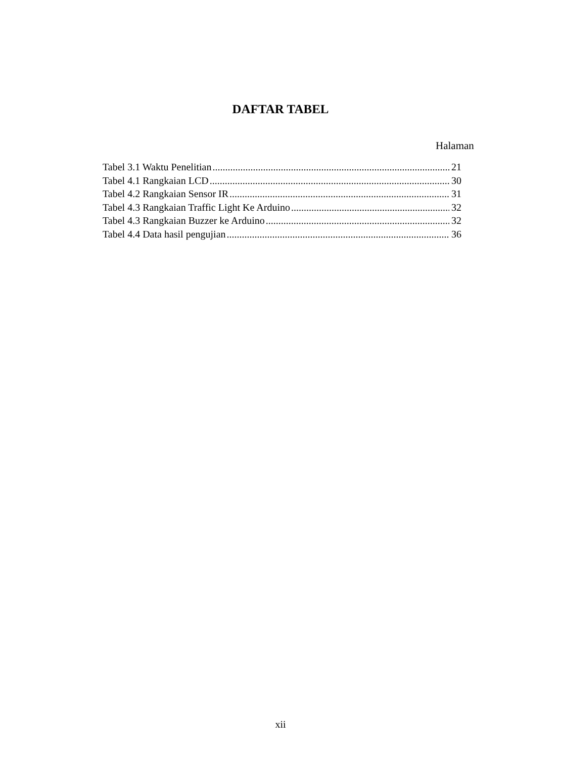DAFTAR TABEL
Halaman
Tabel 3.1 Waktu Penelitian 21
Tabel 4.1 Rangkaian LCD 30
Tabel 4.2 Rangkaian Sensor IR 31
Tabel 4.3 Rangkaian Traffic Light Ke Arduino 32
Tabel 4.3 Rangkaian Buzzer ke Arduino 32
Tabel 4.4 Data hasil pengujian 36
xii